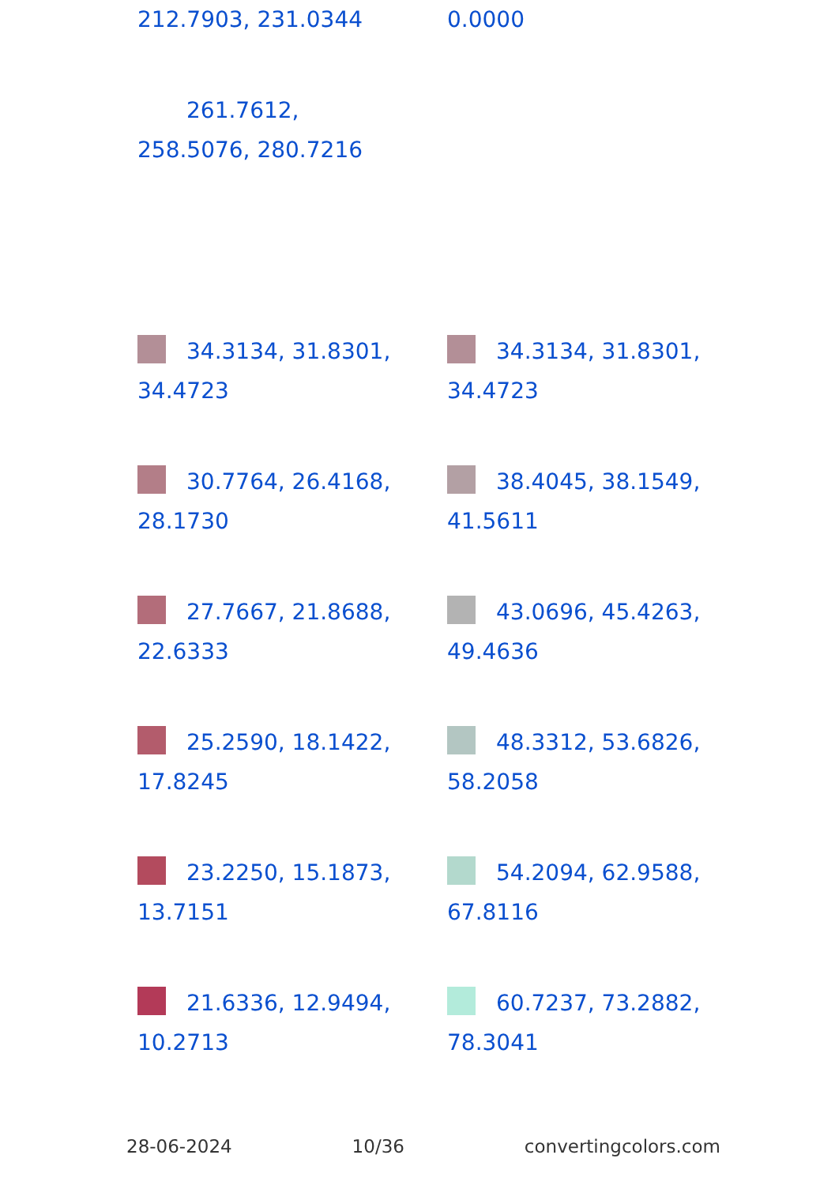212.7903, 231.0344 0.0000
261.7612,
258.5076, 280.7216
34.3134, 31.8301,
34.4723
34.3134, 31.8301,
34.4723
30.7764, 26.4168,
28.1730
38.4045, 38.1549,
41.5611
27.7667, 21.8688,
22.6333
43.0696, 45.4263,
49.4636
25.2590, 18.1422,
17.8245
48.3312, 53.6826,
58.2058
23.2250, 15.1873,
13.7151
54.2094, 62.9588,
67.8116
21.6336, 12.9494,
10.2713
60.7237, 73.2882,
78.3041
28-06-2024 10/36 convertingcolors.com